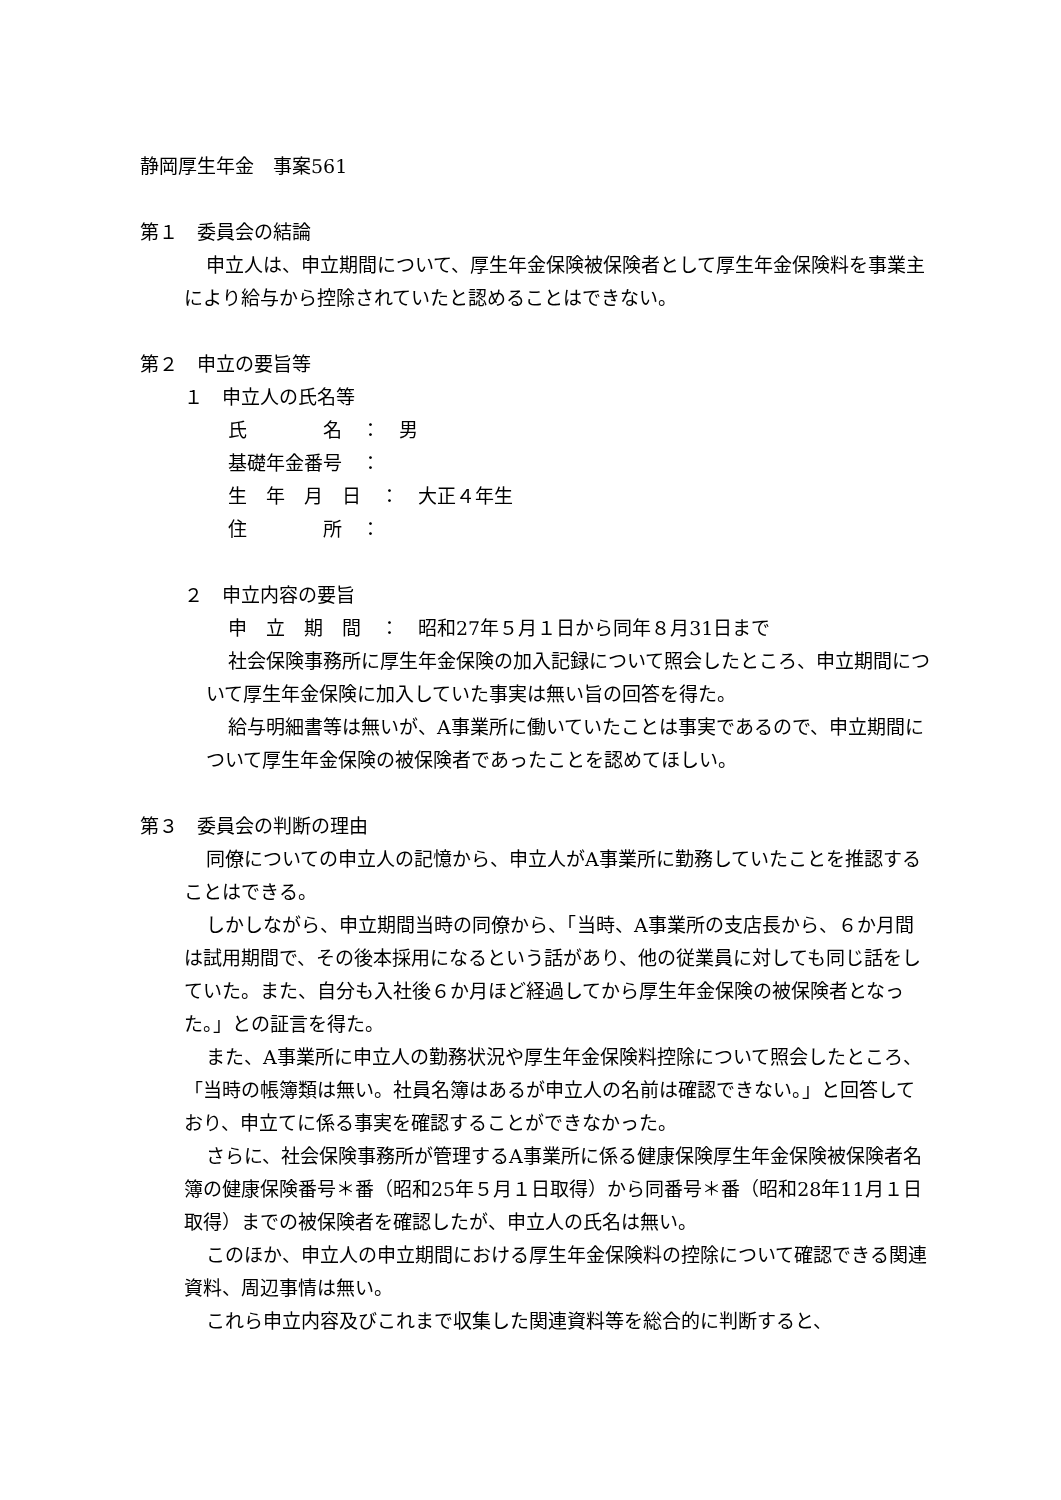静岡厚生年金　事案561
第１　委員会の結論
申立人は、申立期間について、厚生年金保険被保険者として厚生年金保険料を事業主により給与から控除されていたと認めることはできない。
第２　申立の要旨等
１　申立人の氏名等
氏　　　　名　：　男
基礎年金番号　：
生　年　月　日　：　大正４年生
住　　　　所　：
２　申立内容の要旨
申　立　期　間　：　昭和27年５月１日から同年８月31日まで
社会保険事務所に厚生年金保険の加入記録について照会したところ、申立期間について厚生年金保険に加入していた事実は無い旨の回答を得た。
給与明細書等は無いが、A事業所に働いていたことは事実であるので、申立期間について厚生年金保険の被保険者であったことを認めてほしい。
第３　委員会の判断の理由
同僚についての申立人の記憶から、申立人がA事業所に勤務していたことを推認することはできる。
しかしながら、申立期間当時の同僚から、「当時、A事業所の支店長から、６か月間は試用期間で、その後本採用になるという話があり、他の従業員に対しても同じ話をしていた。また、自分も入社後６か月ほど経過してから厚生年金保険の被保険者となった。」との証言を得た。
また、A事業所に申立人の勤務状況や厚生年金保険料控除について照会したところ、「当時の帳簿類は無い。社員名簿はあるが申立人の名前は確認できない。」と回答しており、申立てに係る事実を確認することができなかった。
さらに、社会保険事務所が管理するA事業所に係る健康保険厚生年金保険被保険者名簿の健康保険番号＊番（昭和25年５月１日取得）から同番号＊番（昭和28年11月１日取得）までの被保険者を確認したが、申立人の氏名は無い。
このほか、申立人の申立期間における厚生年金保険料の控除について確認できる関連資料、周辺事情は無い。
これら申立内容及びこれまで収集した関連資料等を総合的に判断すると、